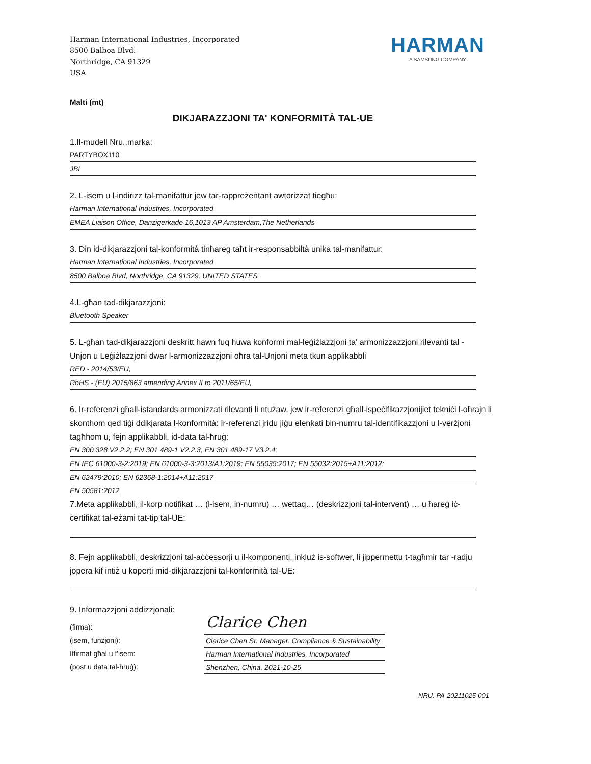Harman International Industries, Incorporated
8500 Balboa Blvd.
Northridge, CA 91329
USA
HARMAN
A SAMSUNG COMPANY
Malti (mt)
DIKJARAZZJONI TA' KONFORMITÀ TAL-UE
1.Il-mudell Nru.,marka:
PARTYBOX110
JBL
2. L-isem u l-indirizz tal-manifattur jew tar-rappreżentant awtorizzat tiegħu:
Harman International Industries, Incorporated
EMEA Liaison Office, Danzigerkade 16,1013 AP Amsterdam,The Netherlands
3. Din id-dikjarazzjoni tal-konformità tinħareg taħt ir-responsabbiltà unika tal-manifattur:
Harman International Industries, Incorporated
8500 Balboa Blvd, Northridge, CA 91329, UNITED STATES
4.L-għan tad-dikjarazzjoni:
Bluetooth Speaker
5. L-għan tad-dikjarazzjoni deskritt hawn fuq huwa konformi mal-leġiżlazzjoni ta' armonizzazzjoni rilevanti tal -Unjon u Leġiżlazzjoni dwar l-armonizzazzjoni oħra tal-Unjoni meta tkun applikabbli
RED - 2014/53/EU,
RoHS - (EU) 2015/863 amending Annex II to 2011/65/EU,
6. Ir-referenzi għall-istandards armonizzati rilevanti li ntużaw, jew ir-referenzi għall-ispeċifikazzjonijiet tekniċi l-oħrajn li skonthom qed tiġi ddikjarata l-konformità: Ir-referenzi jridu jiġu elenkati bin-numru tal-identifikazzjoni u l-verżjoni tagħhom u, fejn applikabbli, id-data tal-ħruġ:
EN 300 328 V2.2.2; EN 301 489-1 V2.2.3; EN 301 489-17 V3.2.4;
EN IEC 61000-3-2:2019; EN 61000-3-3:2013/A1:2019; EN 55035:2017; EN 55032:2015+A11:2012;
EN 62479:2010; EN 62368-1:2014+A11:2017
EN 50581:2012
7.Meta applikabbli, il-korp notifikat … (l-isem, in-numru) … wettaq… (deskrizzjoni tal-intervent) … u ħareġ iċ-ċertifikat tal-eżami tat-tip tal-UE:
8. Fejn applikabbli, deskrizzjoni tal-aċċessorji u il-komponenti, inkluż is-softwer, li jippermettu t-tagħmir tar -radju jopera kif intiż u koperti mid-dikjarazzjoni tal-konformità tal-UE:
9. Informazzjoni addizzjonali:
(firma):
(isem, funzjoni):
Iffirmat għal u f'isem:
(post u data tal-ħruġ):
Clarice Chen
Clarice Chen Sr. Manager. Compliance & Sustainability
Harman International Industries, Incorporated
Shenzhen, China. 2021-10-25
NRU. PA-20211025-001